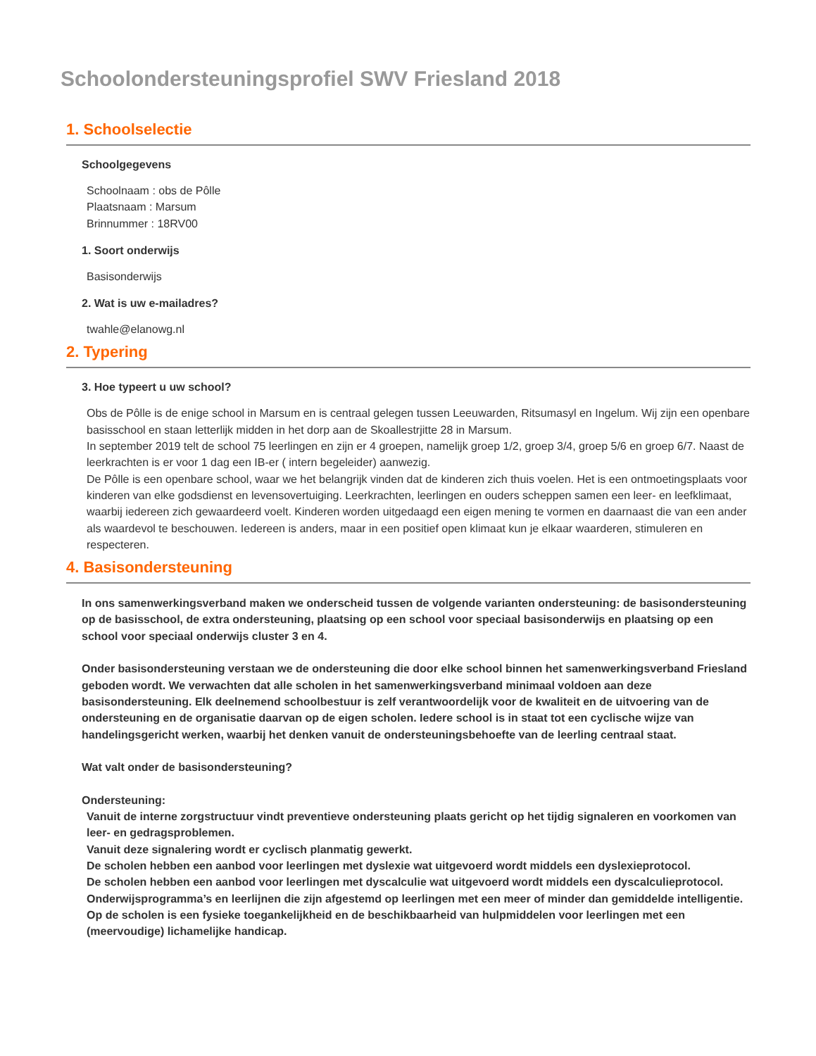Schoolondersteuningsprofiel SWV Friesland 2018
1. Schoolselectie
Schoolgegevens
Schoolnaam : obs de Pôlle
Plaatsnaam : Marsum
Brinnummer : 18RV00
1. Soort onderwijs
Basisonderwijs
2. Wat is uw e-mailadres?
twahle@elanowg.nl
2. Typering
3. Hoe typeert u uw school?
Obs de Pôlle is de enige school in Marsum en is centraal gelegen tussen Leeuwarden, Ritsumasyl en Ingelum. Wij zijn een openbare basisschool en staan letterlijk midden in het dorp aan de Skoallestrjitte 28 in Marsum.
In september 2019 telt de school 75 leerlingen en zijn er 4 groepen, namelijk groep 1/2, groep 3/4, groep 5/6 en groep 6/7. Naast de leerkrachten is er voor 1 dag een IB-er ( intern begeleider) aanwezig.
De Pôlle is een openbare school, waar we het belangrijk vinden dat de kinderen zich thuis voelen. Het is een ontmoetingsplaats voor kinderen van elke godsdienst en levensovertuiging. Leerkrachten, leerlingen en ouders scheppen samen een leer- en leefklimaat, waarbij iedereen zich gewaardeerd voelt. Kinderen worden uitgedaagd een eigen mening te vormen en daarnaast die van een ander als waardevol te beschouwen. Iedereen is anders, maar in een positief open klimaat kun je elkaar waarderen, stimuleren en respecteren.
4. Basisondersteuning
In ons samenwerkingsverband maken we onderscheid tussen de volgende varianten ondersteuning: de basisondersteuning op de basisschool, de extra ondersteuning, plaatsing op een school voor speciaal basisonderwijs en plaatsing op een school voor speciaal onderwijs cluster 3 en 4.
Onder basisondersteuning verstaan we de ondersteuning die door elke school binnen het samenwerkingsverband Friesland geboden wordt. We verwachten dat alle scholen in het samenwerkingsverband minimaal voldoen aan deze basisondersteuning. Elk deelnemend schoolbestuur is zelf verantwoordelijk voor de kwaliteit en de uitvoering van de ondersteuning en de organisatie daarvan op de eigen scholen. Iedere school is in staat tot een cyclische wijze van handelingsgericht werken, waarbij het denken vanuit de ondersteuningsbehoefte van de leerling centraal staat.
Wat valt onder de basisondersteuning?
Ondersteuning:
Vanuit de interne zorgstructuur vindt preventieve ondersteuning plaats gericht op het tijdig signaleren en voorkomen van leer- en gedragsproblemen.
Vanuit deze signalering wordt er cyclisch planmatig gewerkt.
De scholen hebben een aanbod voor leerlingen met dyslexie wat uitgevoerd wordt middels een dyslexieprotocol.
De scholen hebben een aanbod voor leerlingen met dyscalculie wat uitgevoerd wordt middels een dyscalculieprotocol.
Onderwijsprogramma’s en leerlijnen die zijn afgestemd op leerlingen met een meer of minder dan gemiddelde intelligentie.
Op de scholen is een fysieke toegankelijkheid en de beschikbaarheid van hulpmiddelen voor leerlingen met een (meervoudige) lichamelijke handicap.